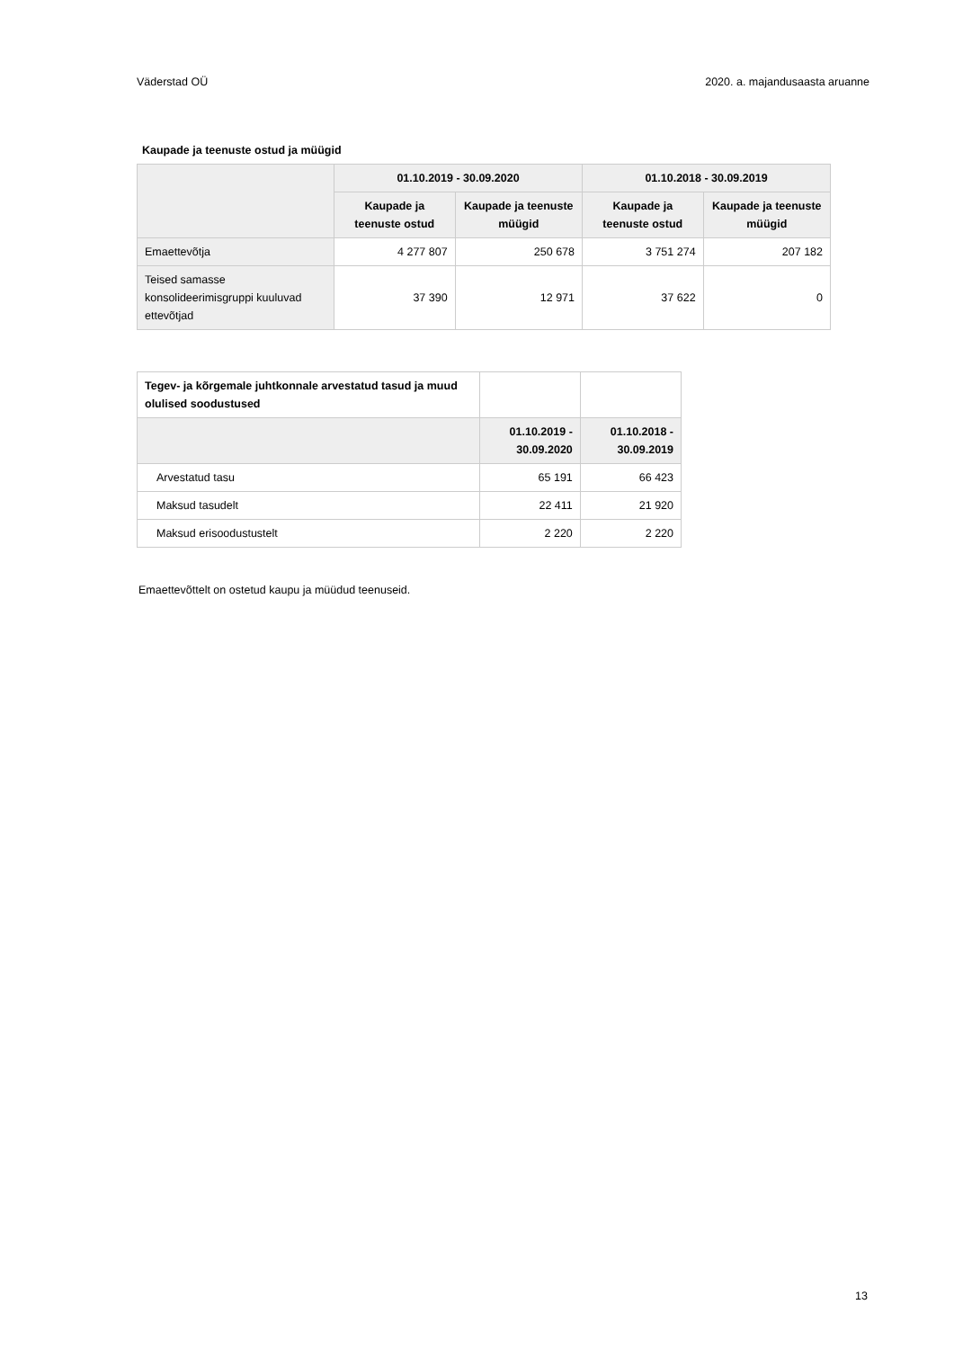Väderstad OÜ 2020. a. majandusaasta aruanne
Kaupade ja teenuste ostud ja müügid
| | 01.10.2019 - 30.09.2020 | | 01.10.2018 - 30.09.2019 | |
| --- | --- | --- | --- | --- |
| | Kaupade ja teenuste ostud | Kaupade ja teenuste müügid | Kaupade ja teenuste ostud | Kaupade ja teenuste müügid |
| Emaettevõtja | 4 277 807 | 250 678 | 3 751 274 | 207 182 |
| Teised samasse konsolideerimisgruppi kuuluvad ettevõtjad | 37 390 | 12 971 | 37 622 | 0 |
| Tegev- ja kõrgemale juhtkonnale arvestatud tasud ja muud olulised soodustused | | |
| | 01.10.2019 - 30.09.2020 | 01.10.2018 - 30.09.2019 |
| Arvestatud tasu | 65 191 | 66 423 |
| Maksud tasudelt | 22 411 | 21 920 |
| Maksud erisoodustustelt | 2 220 | 2 220 |
Emaettevõttelt on ostetud kaupu ja müüdud teenuseid.
13